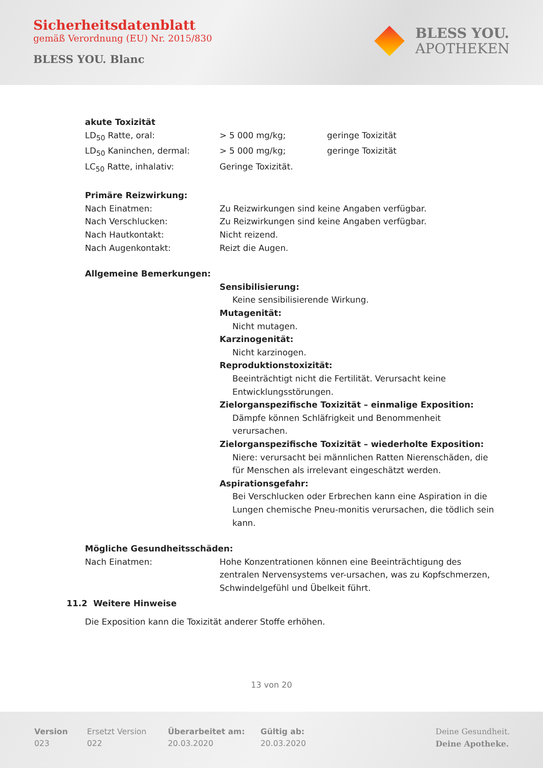Sicherheitsdatenblatt
gemäß Verordnung (EU) Nr. 2015/830
BLESS YOU. Blanc
BLESS YOU.
APOTHEKEN
akute Toxizität
LD<sub>50</sub> Ratte, oral: > 5 000 mg/kg; geringe Toxizität
LD<sub>50</sub> Kaninchen, dermal: > 5 000 mg/kg; geringe Toxizität
LC<sub>50</sub> Ratte, inhalativ: Geringe Toxizität.
Primäre Reizwirkung:
Nach Einatmen: Zu Reizwirkungen sind keine Angaben verfügbar.
Nach Verschlucken: Zu Reizwirkungen sind keine Angaben verfügbar.
Nach Hautkontakt: Nicht reizend.
Nach Augenkontakt: Reizt die Augen.
Allgemeine Bemerkungen:
Sensibilisierung:
Keine sensibilisierende Wirkung.
Mutagenität:
Nicht mutagen.
Karzinogenität:
Nicht karzinogen.
Reproduktionstoxizität:
Beeinträchtigt nicht die Fertilität. Verursacht keine Entwicklungsstörungen.
Zielorganspezifische Toxizität – einmalige Exposition:
Dämpfe können Schläfrigkeit und Benommenheit verursachen.
Zielorganspezifische Toxizität – wiederholte Exposition:
Niere: verursacht bei männlichen Ratten Nierenschäden, die für Menschen als irrelevant eingeschätzt werden.
Aspirationsgefahr:
Bei Verschlucken oder Erbrechen kann eine Aspiration in die Lungen chemische Pneu-monitis verursachen, die tödlich sein kann.
Mögliche Gesundheitsschäden:
Nach Einatmen: Hohe Konzentrationen können eine Beeinträchtigung des zentralen Nervensystems ver-ursachen, was zu Kopfschmerzen, Schwindelgefühl und Übelkeit führt.
11.2 Weitere Hinweise
Die Exposition kann die Toxizität anderer Stoffe erhöhen.
13 von 20
Version
023
Ersetzt Version
022
Überarbeitet am:
20.03.2020
Gültig ab:
20.03.2020
Deine Gesundheit.
Deine Apotheke.